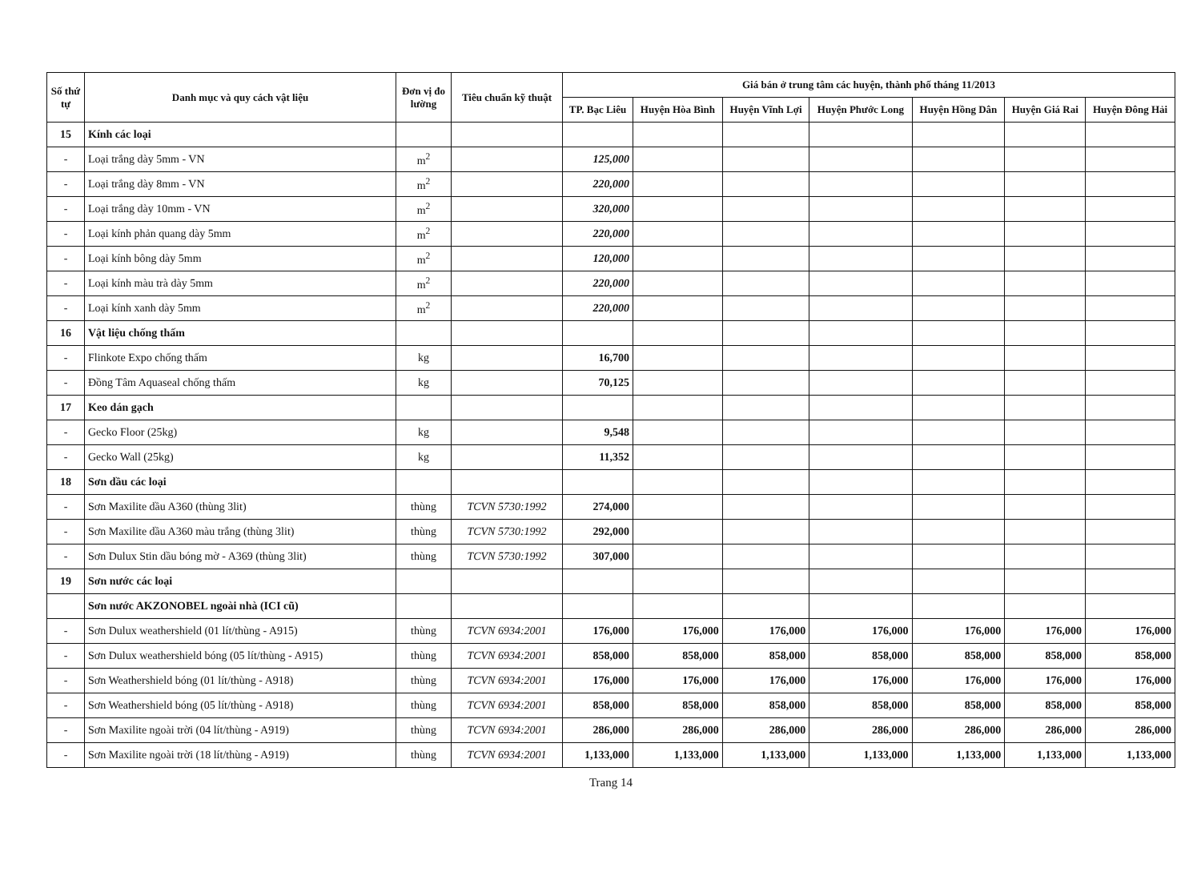| Số thứ tự | Danh mục và quy cách vật liệu | Đơn vị đo lường | Tiêu chuẩn kỹ thuật | Giá bán ở trung tâm các huyện, thành phố tháng 11/2013 | | | | | | |
| --- | --- | --- | --- | --- | --- | --- | --- | --- | --- | --- |
| | | | | TP. Bạc Liêu | Huyện Hòa Bình | Huyện Vĩnh Lợi | Huyện Phước Long | Huyện Hồng Dân | Huyện Giá Rai | Huyện Đông Hải |
| 15 | Kính các loại | | | | | | | | | |
| - | Loại trắng dày 5mm - VN | m<sup>2</sup> | | 125,000 | | | | | | |
| - | Loại trắng dày 8mm - VN | m<sup>2</sup> | | 220,000 | | | | | | |
| - | Loại trắng dày 10mm - VN | m<sup>2</sup> | | 320,000 | | | | | | |
| - | Loại kính phản quang dày 5mm | m<sup>2</sup> | | 220,000 | | | | | | |
| - | Loại kính bông dày 5mm | m<sup>2</sup> | | 120,000 | | | | | | |
| - | Loại kính màu trà dày 5mm | m<sup>2</sup> | | 220,000 | | | | | | |
| - | Loại kính xanh dày 5mm | m<sup>2</sup> | | 220,000 | | | | | | |
| 16 | Vật liệu chống thấm | | | | | | | | | |
| - | Flinkote Expo chống thấm | kg | | 16,700 | | | | | | |
| - | Đồng Tâm Aquaseal chống thấm | kg | | 70,125 | | | | | | |
| 17 | Keo dán gạch | | | | | | | | | |
| - | Gecko Floor (25kg) | kg | | 9,548 | | | | | | |
| - | Gecko Wall (25kg) | kg | | 11,352 | | | | | | |
| 18 | Sơn dầu các loại | | | | | | | | | |
| - | Sơn Maxilite dầu A360 (thùng 3lit) | thùng | TCVN 5730:1992 | 274,000 | | | | | | |
| - | Sơn Maxilite dầu A360 màu trắng (thùng 3lit) | thùng | TCVN 5730:1992 | 292,000 | | | | | | |
| - | Sơn Dulux Stin dầu bóng mờ - A369 (thùng 3lit) | thùng | TCVN 5730:1992 | 307,000 | | | | | | |
| 19 | Sơn nước các loại | | | | | | | | | |
| | Sơn nước AKZONOBEL ngoài nhà (ICI cũ) | | | | | | | | | |
| - | Sơn Dulux weathershield (01 lít/thùng - A915) | thùng | TCVN 6934:2001 | 176,000 | 176,000 | 176,000 | 176,000 | 176,000 | 176,000 | 176,000 |
| - | Sơn Dulux weathershield bóng (05 lít/thùng - A915) | thùng | TCVN 6934:2001 | 858,000 | 858,000 | 858,000 | 858,000 | 858,000 | 858,000 | 858,000 |
| - | Sơn Weathershield bóng (01 lít/thùng - A918) | thùng | TCVN 6934:2001 | 176,000 | 176,000 | 176,000 | 176,000 | 176,000 | 176,000 | 176,000 |
| - | Sơn Weathershield bóng (05 lít/thùng - A918) | thùng | TCVN 6934:2001 | 858,000 | 858,000 | 858,000 | 858,000 | 858,000 | 858,000 | 858,000 |
| - | Sơn Maxilite ngoài trời (04 lít/thùng - A919) | thùng | TCVN 6934:2001 | 286,000 | 286,000 | 286,000 | 286,000 | 286,000 | 286,000 | 286,000 |
| - | Sơn Maxilite ngoài trời (18 lít/thùng - A919) | thùng | TCVN 6934:2001 | 1,133,000 | 1,133,000 | 1,133,000 | 1,133,000 | 1,133,000 | 1,133,000 | 1,133,000 |
Trang 14